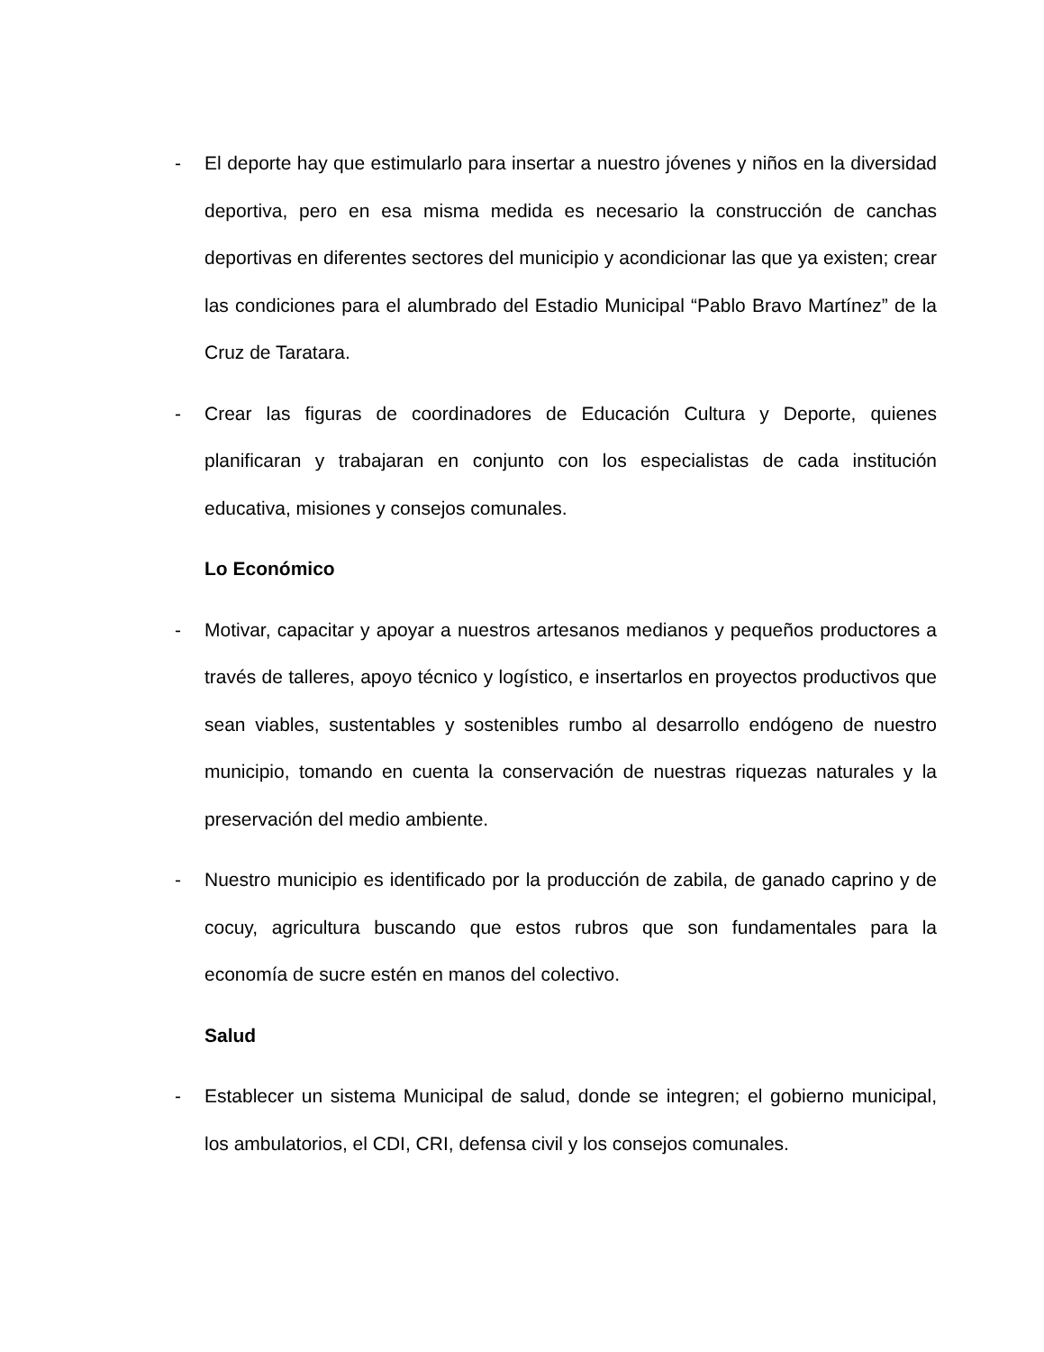- El deporte hay que estimularlo para insertar a nuestro jóvenes y niños en la diversidad deportiva, pero en esa misma medida es necesario la construcción de canchas deportivas en diferentes sectores del municipio y acondicionar las que ya existen; crear las condiciones para el alumbrado del Estadio Municipal “Pablo Bravo Martínez” de la Cruz de Taratara.
- Crear las figuras de coordinadores de Educación Cultura y Deporte, quienes planificaran y trabajaran en conjunto con los especialistas de cada institución educativa, misiones y consejos comunales.
Lo Económico
- Motivar, capacitar y apoyar a nuestros artesanos medianos y pequeños productores a través de talleres, apoyo técnico y logístico, e insertarlos en proyectos productivos que sean viables, sustentables y sostenibles rumbo al desarrollo endógeno de nuestro municipio, tomando en cuenta la conservación de nuestras riquezas naturales y la preservación del medio ambiente.
- Nuestro municipio es identificado por la producción de zabila, de ganado caprino y de cocuy, agricultura buscando que estos rubros que son fundamentales para la economía de sucre estén en manos del colectivo.
Salud
- Establecer un sistema Municipal de salud, donde se integren; el gobierno municipal, los ambulatorios, el CDI, CRI, defensa civil y los consejos comunales.